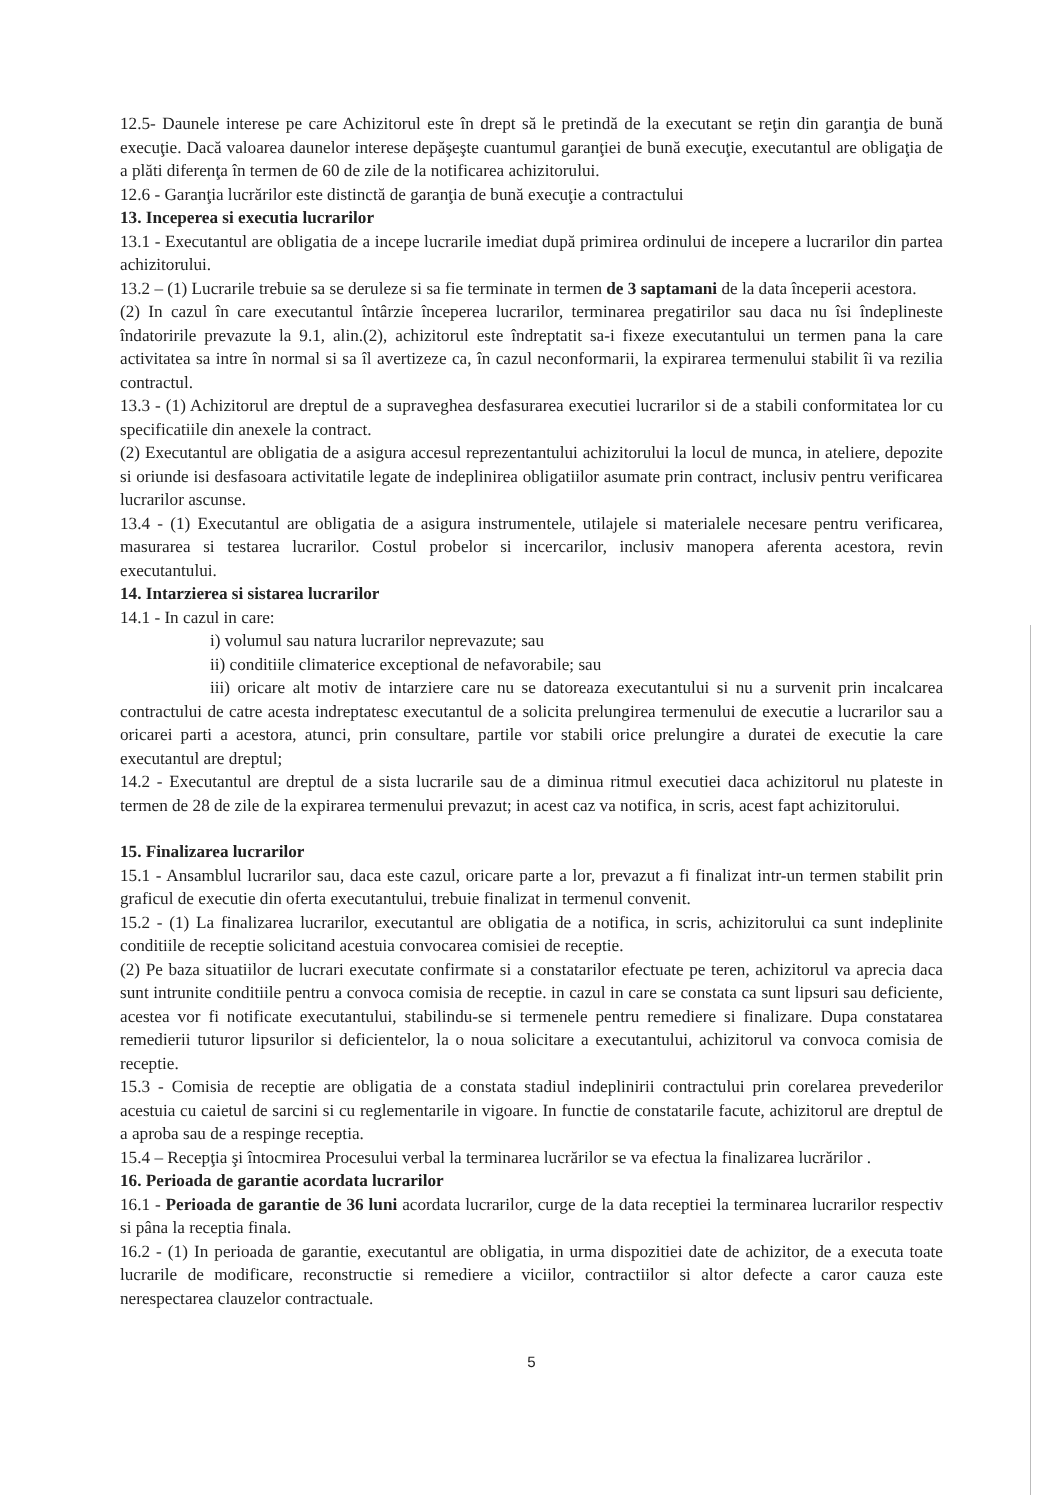12.5- Daunele interese pe care Achizitorul este în drept să le pretindă de la executant se reţin din garanţia de bună execuţie. Dacă valoarea daunelor interese depăşeşte cuantumul garanţiei de bună execuţie, executantul are obligaţia de a plăti diferenţa în termen de 60 de zile de la notificarea achizitorului.
12.6 - Garanţia lucrărilor este distinctă de garanţia de bună execuţie a contractului
13. Inceperea si executia lucrarilor
13.1 - Executantul are obligatia de a incepe lucrarile imediat după primirea ordinului de incepere a lucrarilor din partea achizitorului.
13.2 – (1) Lucrarile trebuie sa se deruleze si sa fie terminate in termen de 3 saptamani de la data începerii acestora.
(2) In cazul în care executantul întârzie începerea lucrarilor, terminarea pregatirilor sau daca nu îsi îndeplineste îndatoririle prevazute la 9.1, alin.(2), achizitorul este îndreptatit sa-i fixeze executantului un termen pana la care activitatea sa intre în normal si sa îl avertizeze ca, în cazul neconformarii, la expirarea termenului stabilit îi va rezilia contractul.
13.3 - (1) Achizitorul are dreptul de a supraveghea desfasurarea executiei lucrarilor si de a stabili conformitatea lor cu specificatiile din anexele la contract.
(2) Executantul are obligatia de a asigura accesul reprezentantului achizitorului la locul de munca, in ateliere, depozite si oriunde isi desfasoara activitatile legate de indeplinirea obligatiilor asumate prin contract, inclusiv pentru verificarea lucrarilor ascunse.
13.4 - (1) Executantul are obligatia de a asigura instrumentele, utilajele si materialele necesare pentru verificarea, masurarea si testarea lucrarilor. Costul probelor si incercarilor, inclusiv manopera aferenta acestora, revin executantului.
14. Intarzierea si sistarea lucrarilor
14.1 - In cazul in care:
i) volumul sau natura lucrarilor neprevazute; sau
ii) conditiile climaterice exceptional de nefavorabile; sau
iii) oricare alt motiv de intarziere care nu se datoreaza executantului si nu a survenit prin incalcarea contractului de catre acesta indreptatesc executantul de a solicita prelungirea termenului de executie a lucrarilor sau a oricarei parti a acestora, atunci, prin consultare, partile vor stabili orice prelungire a duratei de executie la care executantul are dreptul;
14.2 - Executantul are dreptul de a sista lucrarile sau de a diminua ritmul executiei daca achizitorul nu plateste in termen de 28 de zile de la expirarea termenului prevazut; in acest caz va notifica, in scris, acest fapt achizitorului.
15. Finalizarea lucrarilor
15.1 - Ansamblul lucrarilor sau, daca este cazul, oricare parte a lor, prevazut a fi finalizat intr-un termen stabilit prin graficul de executie din oferta executantului, trebuie finalizat in termenul convenit.
15.2 - (1) La finalizarea lucrarilor, executantul are obligatia de a notifica, in scris, achizitorului ca sunt indeplinite conditiile de receptie solicitand acestuia convocarea comisiei de receptie.
(2) Pe baza situatiilor de lucrari executate confirmate si a constatarilor efectuate pe teren, achizitorul va aprecia daca sunt intrunite conditiile pentru a convoca comisia de receptie. in cazul in care se constata ca sunt lipsuri sau deficiente, acestea vor fi notificate executantului, stabilindu-se si termenele pentru remediere si finalizare. Dupa constatarea remedierii tuturor lipsurilor si deficientelor, la o noua solicitare a executantului, achizitorul va convoca comisia de receptie.
15.3 - Comisia de receptie are obligatia de a constata stadiul indeplinirii contractului prin corelarea prevederilor acestuia cu caietul de sarcini si cu reglementarile in vigoare. In functie de constatarile facute, achizitorul are dreptul de a aproba sau de a respinge receptia.
15.4 – Recepţia şi întocmirea Procesului verbal la terminarea lucrărilor se va efectua la finalizarea lucrărilor .
16. Perioada de garantie acordata lucrarilor
16.1 - Perioada de garantie de 36 luni acordata lucrarilor, curge de la data receptiei la terminarea lucrarilor respectiv si pâna la receptia finala.
16.2 - (1) In perioada de garantie, executantul are obligatia, in urma dispozitiei date de achizitor, de a executa toate lucrarile de modificare, reconstructie si remediere a viciilor, contractiilor si altor defecte a caror cauza este nerespectarea clauzelor contractuale.
5